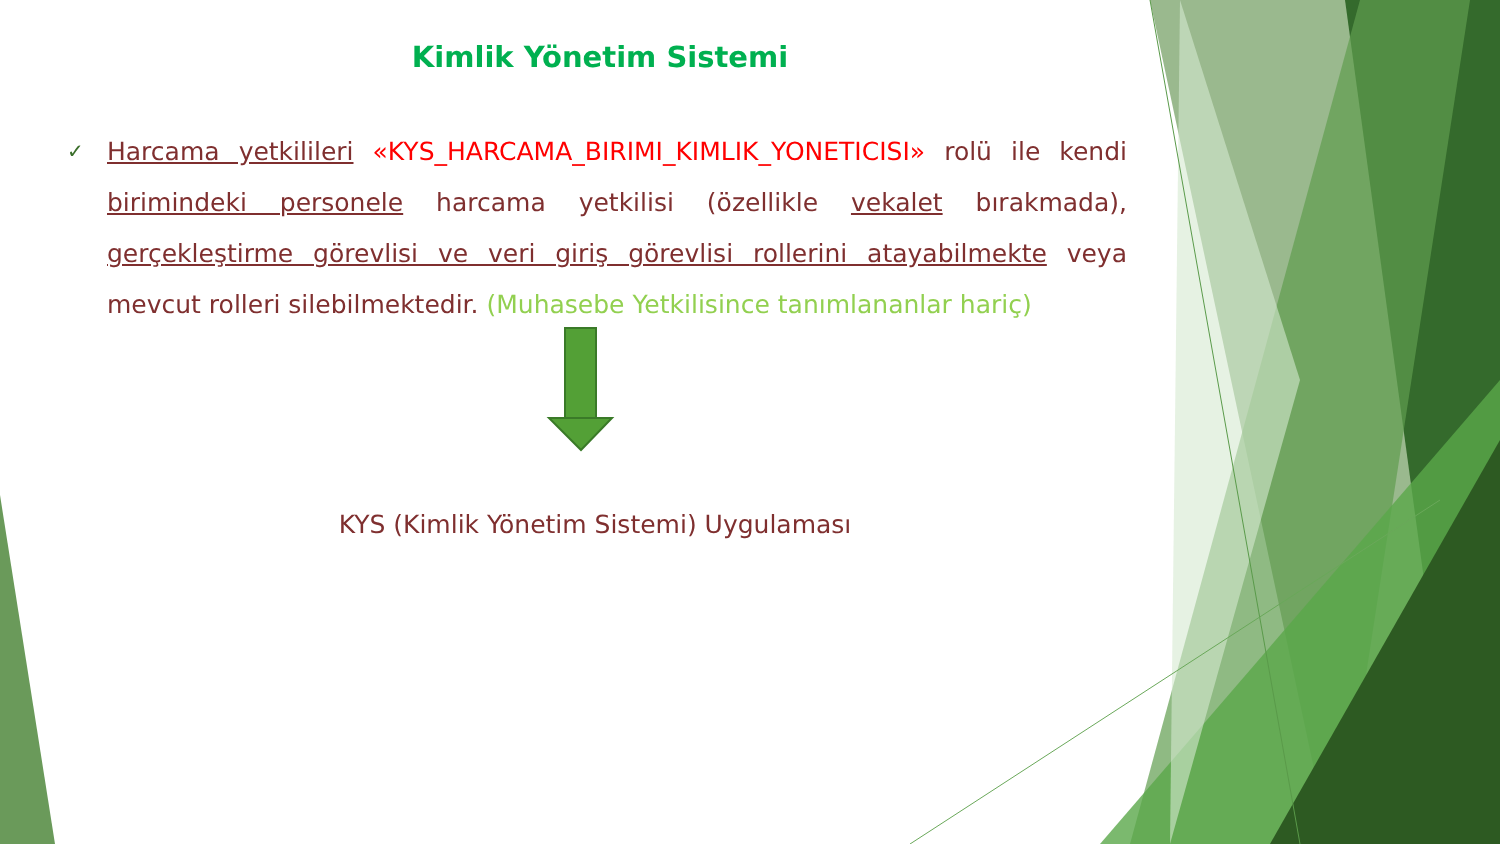Kimlik Yönetim Sistemi
✓ Harcama yetkilileri «KYS_HARCAMA_BIRIMI_KIMLIK_YONETICISI» rolü ile kendi birimindeki personele harcama yetkilisi (özellikle vekalet bırakmada), gerçekleştirme görevlisi ve veri giriş görevlisi rollerini atayabilmekte veya mevcut rolleri silebilmektedir. (Muhasebe Yetkilisince tanımlananlar hariç)
KYS (Kimlik Yönetim Sistemi) Uygulaması